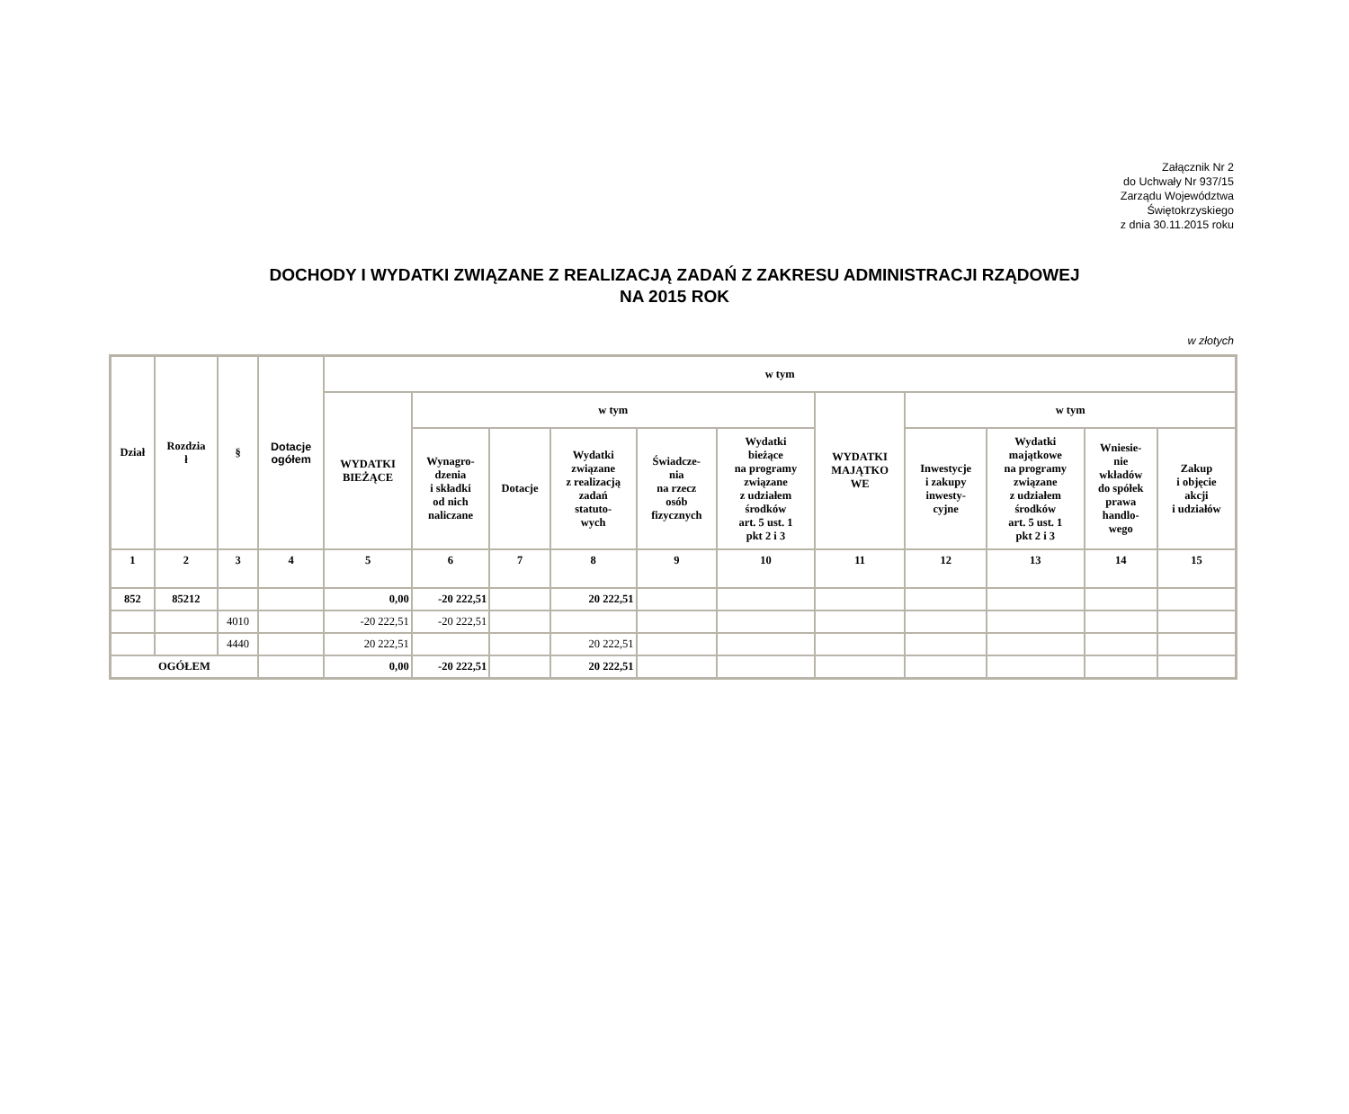Załącznik Nr 2
do Uchwały Nr 937/15
Zarządu Województwa
Świętokrzyskiego
z dnia 30.11.2015 roku
DOCHODY I WYDATKI ZWIĄZANE Z REALIZACJĄ ZADAŃ Z ZAKRESU ADMINISTRACJI RZĄDOWEJ
NA 2015 ROK
w złotych
| Dział | Rozdzia ł | § | Dotacje ogółem | w tym | | | | | | | | | | |
| --- | --- | --- | --- | --- | --- | --- | --- | --- | --- | --- | --- | --- | --- | --- |
| | | | | WYDATKI BIEŻĄCE | w tym | | | | | WYDATKI MAJĄTKO WE | w tym | | | |
| | | | | | Wynagro- dzenia i składki od nich naliczane | Dotacje | Wydatki związane z realizacją zadań statuto- wych | Świadcze- nia na rzecz osób fizycznych | Wydatki bieżące na programy związane z udziałem środków art. 5 ust. 1 pkt 2 i 3 | | Inwestycje i zakupy inwesty- cyjne | Wydatki majątkowe na programy związane z udziałem środków art. 5 ust. 1 pkt 2 i 3 | Wniesie- nie wkładów do spółek prawa handlo- wego | Zakup i objęcie akcji i udziałów |
| 1 | 2 | 3 | 4 | 5 | 6 | 7 | 8 | 9 | 10 | 11 | 12 | 13 | 14 | 15 |
| 852 | 85212 | | | 0,00 | -20 222,51 | | 20 222,51 | | | | | | | |
| | | 4010 | | -20 222,51 | -20 222,51 | | | | | | | | | |
| | | 4440 | | 20 222,51 | | | 20 222,51 | | | | | | | |
| OGÓŁEM | | | | 0,00 | -20 222,51 | | 20 222,51 | | | | | | | |